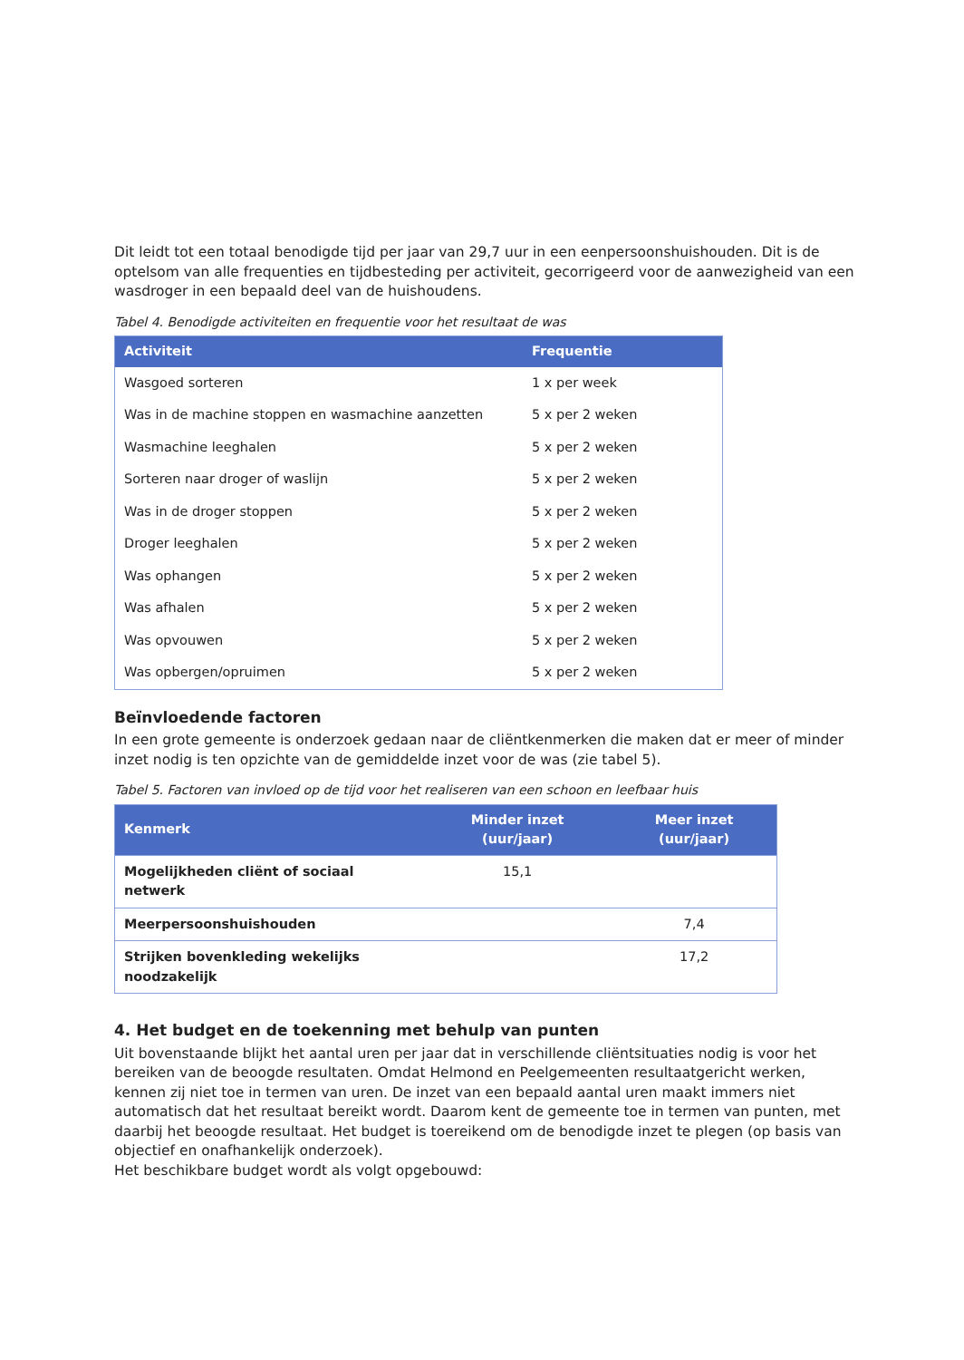Dit leidt tot een totaal benodigde tijd per jaar van 29,7 uur in een eenpersoonshuishouden. Dit is de optelsom van alle frequenties en tijdbesteding per activiteit, gecorrigeerd voor de aanwezigheid van een wasdroger in een bepaald deel van de huishoudens.
Tabel 4. Benodigde activiteiten en frequentie voor het resultaat de was
| Activiteit | Frequentie |
| --- | --- |
| Wasgoed sorteren | 1 x per week |
| Was in de machine stoppen en wasmachine aanzetten | 5 x per 2 weken |
| Wasmachine leeghalen | 5 x per 2 weken |
| Sorteren naar droger of waslijn | 5 x per 2 weken |
| Was in de droger stoppen | 5 x per 2 weken |
| Droger leeghalen | 5 x per 2 weken |
| Was ophangen | 5 x per 2 weken |
| Was afhalen | 5 x per 2 weken |
| Was opvouwen | 5 x per 2 weken |
| Was opbergen/opruimen | 5 x per 2 weken |
Beïnvloedende factoren
In een grote gemeente is onderzoek gedaan naar de cliëntkenmerken die maken dat er meer of minder inzet nodig is ten opzichte van de gemiddelde inzet voor de was (zie tabel 5).
Tabel 5. Factoren van invloed op de tijd voor het realiseren van een schoon en leefbaar huis
| Kenmerk | Minder inzet (uur/jaar) | Meer inzet (uur/jaar) |
| --- | --- | --- |
| Mogelijkheden cliënt of sociaal netwerk | 15,1 | |
| Meerpersoonshuishouden | | 7,4 |
| Strijken bovenkleding wekelijks noodzakelijk | | 17,2 |
4. Het budget en de toekenning met behulp van punten
Uit bovenstaande blijkt het aantal uren per jaar dat in verschillende cliëntsituaties nodig is voor het bereiken van de beoogde resultaten. Omdat Helmond en Peelgemeenten resultaatgericht werken, kennen zij niet toe in termen van uren. De inzet van een bepaald aantal uren maakt immers niet automatisch dat het resultaat bereikt wordt. Daarom kent de gemeente toe in termen van punten, met daarbij het beoogde resultaat. Het budget is toereikend om de benodigde inzet te plegen (op basis van objectief en onafhankelijk onderzoek).
Het beschikbare budget wordt als volgt opgebouwd: